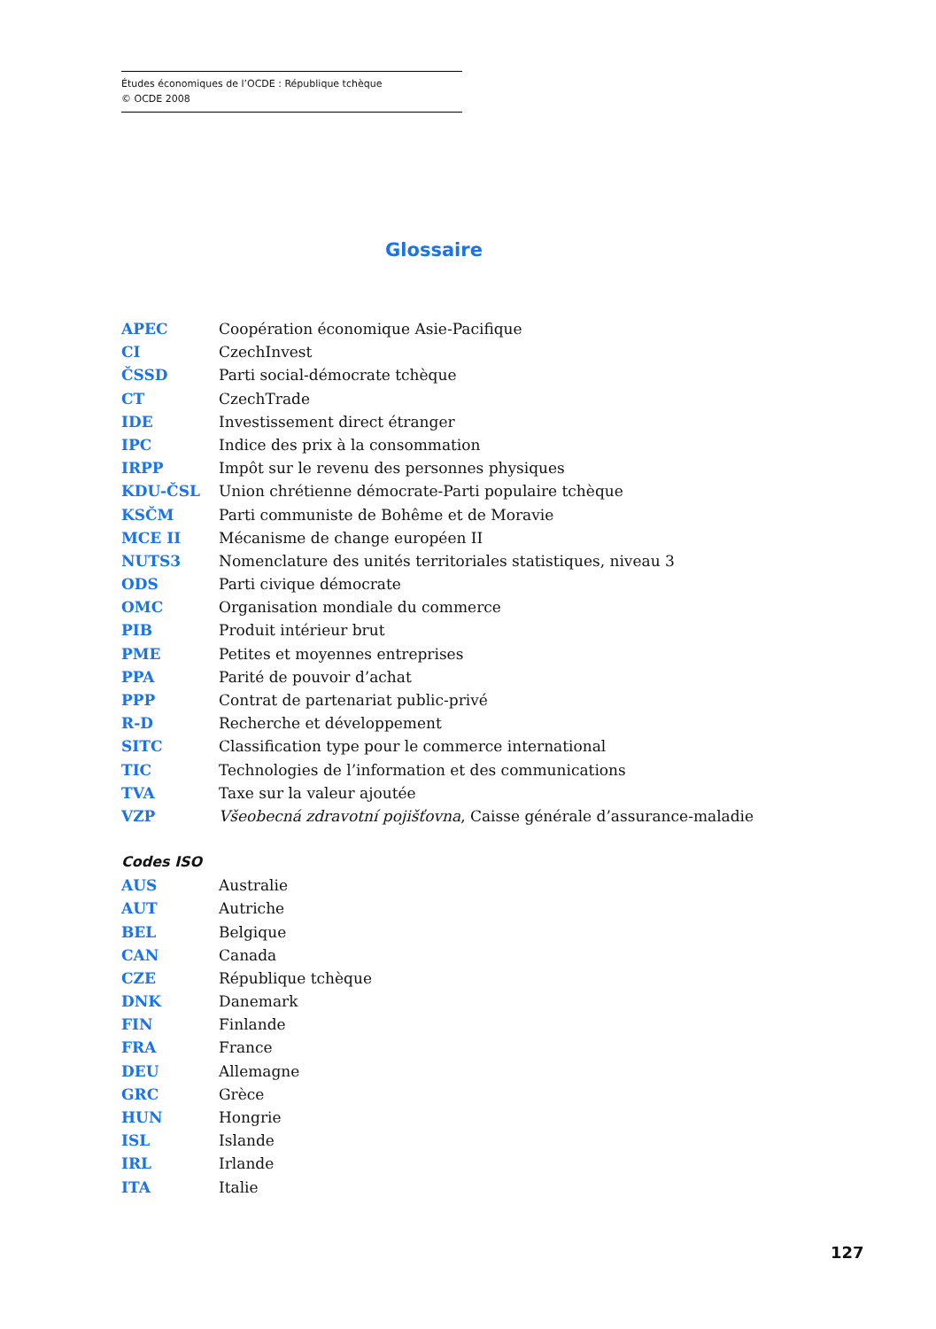Études économiques de l’OCDE : République tchèque
© OCDE 2008
Glossaire
APEC Coopération économique Asie-Pacifique
CI CzechInvest
ČSSD Parti social-démocrate tchèque
CT CzechTrade
IDE Investissement direct étranger
IPC Indice des prix à la consommation
IRPP Impôt sur le revenu des personnes physiques
KDU-ČSL Union chrétienne démocrate-Parti populaire tchèque
KSČM Parti communiste de Bohême et de Moravie
MCE II Mécanisme de change européen II
NUTS3 Nomenclature des unités territoriales statistiques, niveau 3
ODS Parti civique démocrate
OMC Organisation mondiale du commerce
PIB Produit intérieur brut
PME Petites et moyennes entreprises
PPA Parité de pouvoir d’achat
PPP Contrat de partenariat public-privé
R-D Recherche et développement
SITC Classification type pour le commerce international
TIC Technologies de l’information et des communications
TVA Taxe sur la valeur ajoutée
VZP Všeobecná zdravotní pojišťovna, Caisse générale d’assurance-maladie
Codes ISO
AUS Australie
AUT Autriche
BEL Belgique
CAN Canada
CZE République tchèque
DNK Danemark
FIN Finlande
FRA France
DEU Allemagne
GRC Grèce
HUN Hongrie
ISL Islande
IRL Irlande
ITA Italie
127